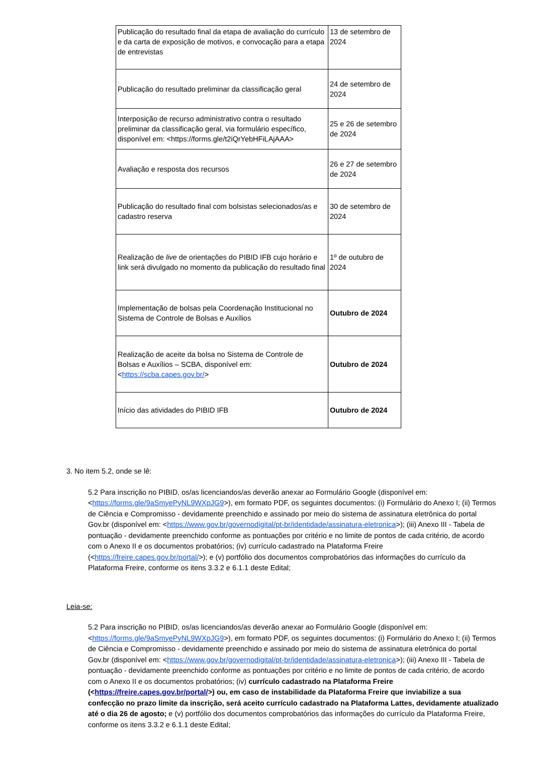| Publicação do resultado final da etapa de avaliação do currículo e da carta de exposição de motivos, e convocação para a etapa de entrevistas | 13 de setembro de 2024 |
| Publicação do resultado preliminar da classificação geral | 24 de setembro de 2024 |
| Interposição de recurso administrativo contra o resultado preliminar da classificação geral, via formulário específico, disponível em: <https://forms.gle/t2iQrYebHFiLAjAAA> | 25 e 26 de setembro de 2024 |
| Avaliação e resposta dos recursos | 26 e 27 de setembro de 2024 |
| Publicação do resultado final com bolsistas selecionados/as e cadastro reserva | 30 de setembro de 2024 |
| Realização de live de orientações do PIBID IFB cujo horário e link será divulgado no momento da publicação do resultado final | 1º de outubro de 2024 |
| Implementação de bolsas pela Coordenação Institucional no Sistema de Controle de Bolsas e Auxílios | Outubro de 2024 |
| Realização de aceite da bolsa no Sistema de Controle de Bolsas e Auxílios – SCBA, disponível em: < https://scba.capes.gov.br/ > | Outubro de 2024 |
| Início das atividades do PIBID IFB | Outubro de 2024 |
3. No item 5.2, onde se lê:
5.2 Para inscrição no PIBID, os/as licenciandos/as deverão anexar ao Formulário Google (disponível em: <https://forms.gle/9aSmyePyNL9WXpJG9>), em formato PDF, os seguintes documentos: (i) Formulário do Anexo I; (ii) Termos de Ciência e Compromisso - devidamente preenchido e assinado por meio do sistema de assinatura eletrônica do portal Gov.br (disponível em: <https://www.gov.br/governodigital/pt-br/identidade/assinatura-eletronica>); (iii) Anexo III - Tabela de pontuação - devidamente preenchido conforme as pontuações por critério e no limite de pontos de cada critério, de acordo com o Anexo II e os documentos probatórios; (iv) currículo cadastrado na Plataforma Freire (<https://freire.capes.gov.br/portal/>); e (v) portfólio dos documentos comprobatórios das informações do currículo da Plataforma Freire, conforme os itens 3.3.2 e 6.1.1 deste Edital;
Leia-se:
5.2 Para inscrição no PIBID, os/as licenciandos/as deverão anexar ao Formulário Google (disponível em: <https://forms.gle/9aSmyePyNL9WXpJG9>), em formato PDF, os seguintes documentos: (i) Formulário do Anexo I; (ii) Termos de Ciência e Compromisso - devidamente preenchido e assinado por meio do sistema de assinatura eletrônica do portal Gov.br (disponível em: <https://www.gov.br/governodigital/pt-br/identidade/assinatura-eletronica>); (iii) Anexo III - Tabela de pontuação - devidamente preenchido conforme as pontuações por critério e no limite de pontos de cada critério, de acordo com o Anexo II e os documentos probatórios; (iv) currículo cadastrado na Plataforma Freire (<https://freire.capes.gov.br/portal/>) ou, em caso de instabilidade da Plataforma Freire que inviabilize a sua confecção no prazo limite da inscrição, será aceito currículo cadastrado na Plataforma Lattes, devidamente atualizado até o dia 26 de agosto; e (v) portfólio dos documentos comprobatórios das informações do currículo da Plataforma Freire, conforme os itens 3.3.2 e 6.1.1 deste Edital;